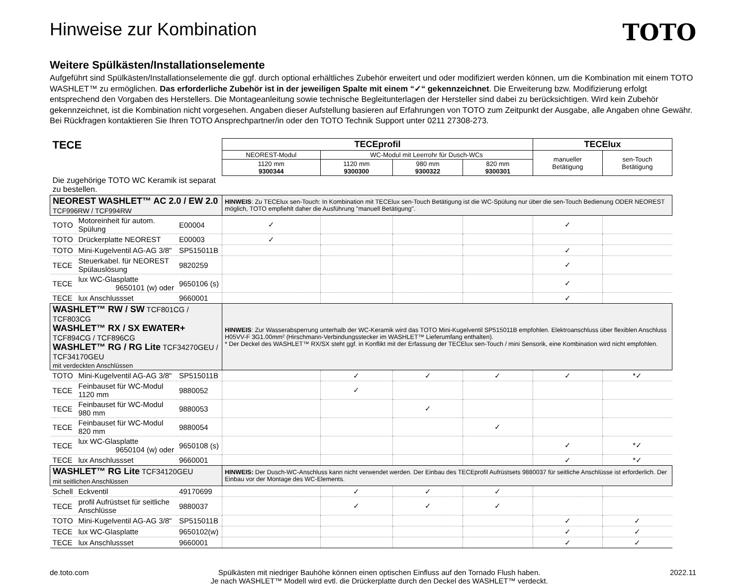Hinweise zur Kombination
TOTO
Weitere Spülkästen/Installationselemente
Aufgeführt sind Spülkästen/Installationselemente die ggf. durch optional erhältliches Zubehör erweitert und oder modifiziert werden können, um die Kombination mit einem TOTO WASHLET™ zu ermöglichen. Das erforderliche Zubehör ist in der jeweiligen Spalte mit einem “✓“ gekennzeichnet. Die Erweiterung bzw. Modifizierung erfolgt entsprechend den Vorgaben des Herstellers. Die Montageanleitung sowie technische Begleitunterlagen der Hersteller sind dabei zu berücksichtigen. Wird kein Zubehör gekennzeichnet, ist die Kombination nicht vorgesehen. Angaben dieser Aufstellung basieren auf Erfahrungen von TOTO zum Zeitpunkt der Ausgabe, alle Angaben ohne Gewähr. Bei Rückfragen kontaktieren Sie Ihren TOTO Ansprechpartner/in oder den TOTO Technik Support unter 0211 27308-273.
| TECE | | | TECEprofil | | | | TECElux | |
| | | | NEOREST-Modul | WC-Modul mit Leerrohr für Dusch-WCs | | | manueller Betätigung | sen-Touch Betätigung |
| | | | 1120 mm 9300344 | 1120 mm 9300300 | 980 mm 9300322 | 820 mm 9300301 | | |
| Die zugehörige TOTO WC Keramik ist separat zu bestellen. | | | | | | | | |
| NEOREST WASHLET™ AC 2.0 / EW 2.0 TCF996RW / TCF994RW | | | HINWEIS : Zu TECElux sen-Touch: In Kombination mit TECElux sen-Touch Betätigung ist die WC-Spülung nur über die sen-Touch Bedienung ODER NEOREST möglich, TOTO empfiehlt daher die Ausführung "manuell Betätigung". | | | | | |
| TOTO | Motoreinheit für autom. Spülung | E00004 | ✓ | | | | ✓ | |
| TOTO | Drückerplatte NEOREST | E00003 | ✓ | | | | | |
| TOTO | Mini-Kugelventil AG-AG 3/8" | SP515011B | | | | | ✓ | |
| TECE | Steuerkabel. für NEOREST Spülauslösung | 9820259 | | | | | ✓ | |
| TECE | lux WC-Glasplatte 9650101 (w) oder | 9650106 (s) | | | | | ✓ | |
| TECE | lux Anschlussset | 9660001 | | | | | ✓ | |
| WASHLET™ RW / SW TCF801CG / TCF803CG WASHLET™ RX / SX EWATER+ TCF894CG / TCF896CG WASHLET™ RG / RG Lite TCF34270GEU / TCF34170GEU mit verdeckten Anschlüssen | | | HINWEIS : Zur Wasserabsperrung unterhalb der WC-Keramik wird das TOTO Mini-Kugelventil SP515011B empfohlen. Elektroanschluss über flexiblen Anschluss H05VV-F 3G1.00mm² (Hirschmann-Verbindungsstecker im WASHLET™ Lieferumfang enthalten). * Der Deckel des WASHLET™ RX/SX steht ggf. in Konflikt mit der Erfassung der TECElux sen-Touch / mini Sensorik, eine Kombination wird nicht empfohlen. | | | | | |
| TOTO | Mini-Kugelventil AG-AG 3/8" | SP515011B | | ✓ | ✓ | ✓ | ✓ | *✓ |
| TECE | Feinbauset für WC-Modul 1120 mm | 9880052 | | ✓ | | | | |
| TECE | Feinbauset für WC-Modul 980 mm | 9880053 | | | ✓ | | | |
| TECE | Feinbauset für WC-Modul 820 mm | 9880054 | | | | ✓ | | |
| TECE | lux WC-Glasplatte 9650104 (w) oder | 9650108 (s) | | | | | ✓ | *✓ |
| TECE | lux Anschlussset | 9660001 | | | | | ✓ | *✓ |
| WASHLET™ RG Lite TCF34120GEU mit seitlichen Anschlüssen | | | HINWEIS: Der Dusch-WC-Anschluss kann nicht verwendet werden. Der Einbau des TECEprofil Aufrüstsets 9880037 für seitliche Anschlüsse ist erforderlich. Der Einbau vor der Montage des WC-Elements. | | | | | |
| Schell | Eckventil | 49170699 | | ✓ | ✓ | ✓ | | |
| TECE | profil Aufrüstset für seitliche Anschlüsse | 9880037 | | ✓ | ✓ | ✓ | | |
| TOTO | Mini-Kugelventil AG-AG 3/8" | SP515011B | | | | | ✓ | ✓ |
| TECE | lux WC-Glasplatte | 9650102(w) | | | | | ✓ | ✓ |
| TECE | lux Anschlussset | 9660001 | | | | | ✓ | ✓ |
de.toto.com Spülkästen mit niedriger Bauhöhe können einen optischen Einfluss auf den Tornado Flush haben.
Je nach WASHLET™ Modell wird evtl. die Drückerplatte durch den Deckel des WASHLET™ verdeckt.
2022.11